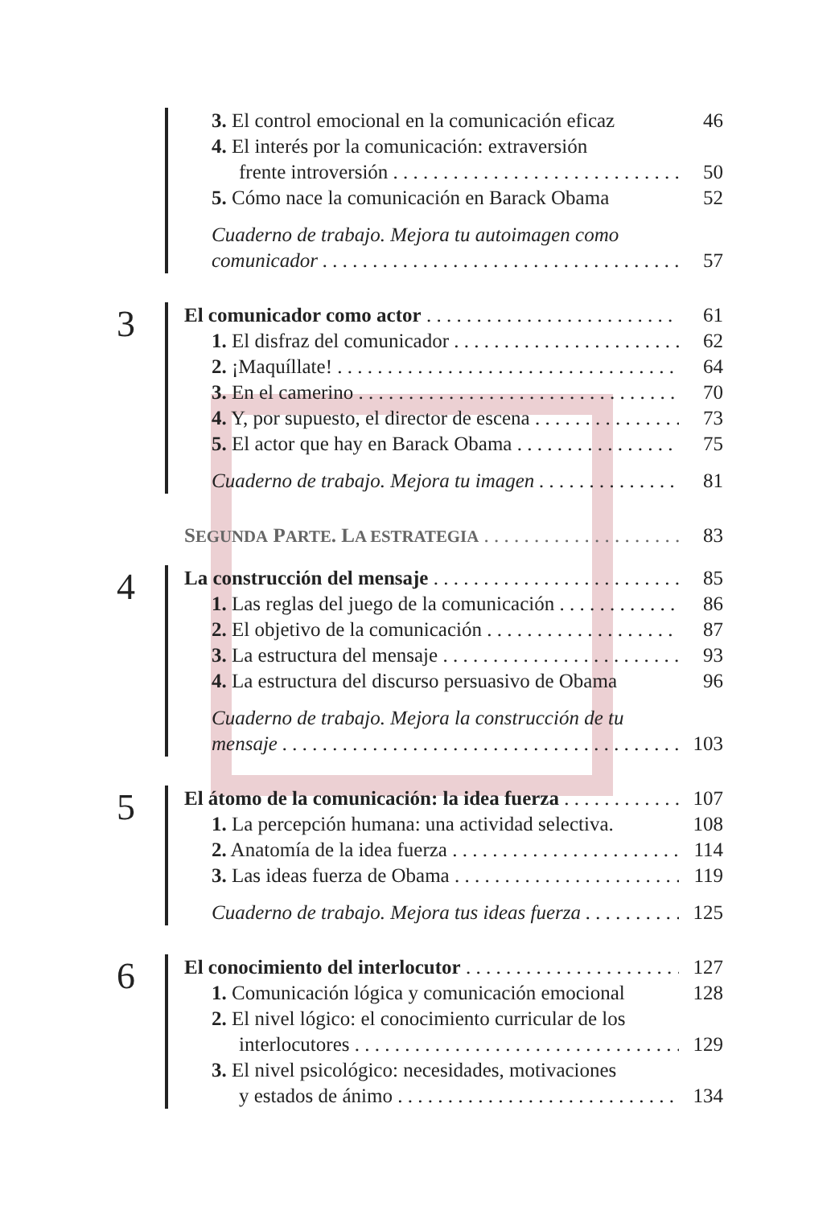3. El control emocional en la comunicación eficaz 46
4. El interés por la comunicación: extraversión
frente introversión 50
5. Cómo nace la comunicación en Barack Obama 52
Cuaderno de trabajo. Mejora tu autoimagen como
comunicador 57
3
El comunicador como actor 61
1. El disfraz del comunicador 62
2. ¡Maquíllate! 64
3. En el camerino 70
4. Y, por supuesto, el director de escena 73
5. El actor que hay en Barack Obama 75
Cuaderno de trabajo. Mejora tu imagen 81
SEGUNDA PARTE. LA ESTRATEGIA 83
4
La construcción del mensaje 85
1. Las reglas del juego de la comunicación 86
2. El objetivo de la comunicación 87
3. La estructura del mensaje 93
4. La estructura del discurso persuasivo de Obama 96
Cuaderno de trabajo. Mejora la construcción de tu
mensaje 103
5
El átomo de la comunicación: la idea fuerza 107
1. La percepción humana: una actividad selectiva. 108
2. Anatomía de la idea fuerza 114
3. Las ideas fuerza de Obama 119
Cuaderno de trabajo. Mejora tus ideas fuerza 125
6
El conocimiento del interlocutor 127
1. Comunicación lógica y comunicación emocional 128
2. El nivel lógico: el conocimiento curricular de los
interlocutores 129
3. El nivel psicológico: necesidades, motivaciones
y estados de ánimo 134